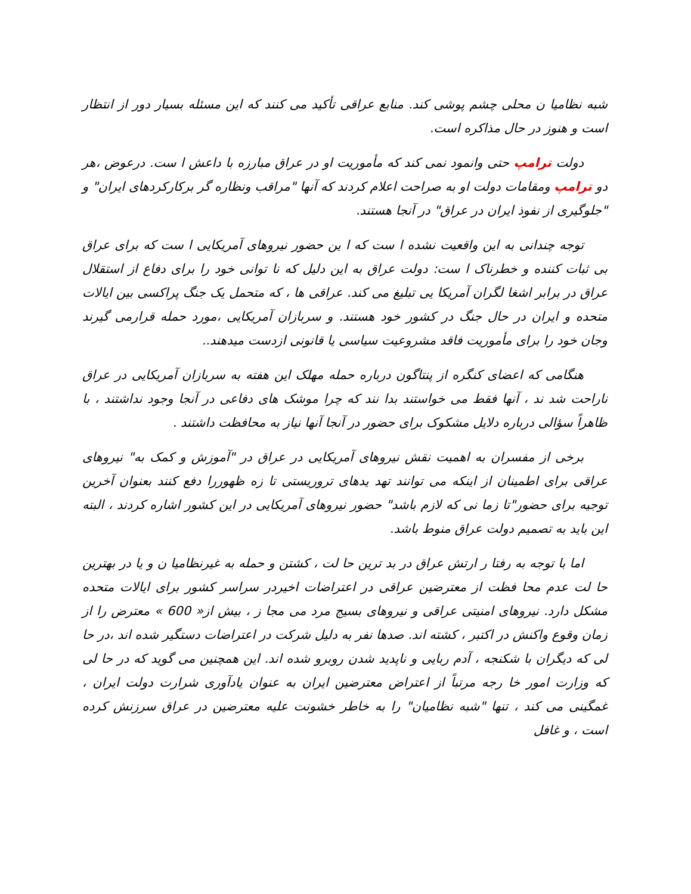شبه نظامیا ن محلی چشم پوشی کند. منابع عراقی تأکید می کنند که این مسئله بسیار دور از انتظار است و هنوز در حال مذاکره است.
دولت ترامپ حتی وانمود نمی کند که مأموریت او در عراق مبارزه با داعش ا ست. درعوض ،هر دو ترامپ ومقامات دولت او به صراحت اعلام کردند که آنها "مراقب ونظاره گر برکارکردهای ایران" و "جلوگیری از نفوذ ایران در عراق" در آنجا هستند.
توجه چندانی به این واقعیت نشده ا ست که ا ین حضور نیروهای آمریکایی ا ست که برای عراق بی ثبات کننده و خطرناک ا ست: دولت عراق به این دلیل که نا توانی خود را برای دفاع از استقلال عراق در برابر اشغا لگران آمریکا یی تبلیغ می کند. عراقی ها ، که متحمل یک جنگ پراکسی بین ایالات متحده و ایران در حال جنگ در کشور خود هستند. و سربازان آمریکایی ،مورد حمله قرارمی گیرند وجان خود را برای مأموریت فاقد مشروعیت سیاسی یا قانونی ازدست میدهند..
هنگامی که اعضای کنگره از پنتاگون درباره حمله مهلک این هفته به سربازان آمریکایی در عراق ناراحت شد ند ، آنها فقط می خواستند بدا نند که چرا موشک های دفاعی در آنجا وجود نداشتند ، با ظاهراً سؤالی درباره دلایل مشکوک برای حضور در آنجا آنها نیاز به محافظت داشتند .
برخی از مفسران به اهمیت نقش نیروهای آمریکایی در عراق در "آموزش و کمک به" نیروهای عراقی برای اطمینان از اینکه می توانند تهد یدهای تروریستی تا زه ظهوررا دفع کنند بعنوان آخرین توجیه برای حضور"تا زما نی که لازم باشد" حضور نیروهای آمریکایی در این کشور اشاره کردند ، البته این باید به تصمیم دولت عراق منوط باشد.
اما با توجه به رفتا ر ارتش عراق در بد ترین حا لت ، کشتن و حمله به غیرنظامیا ن و یا در بهترین حا لت عدم محا فظت از معترضین عراقی در اعتراضات اخیردر سراسر کشور برای ایالات متحده مشکل دارد. نیروهای امنیتی عراقی و نیروهای بسیج مرد می مجا ز ، بیش از« 600 » معترض را از زمان وقوع واکنش در اکتبر ، کشته اند. صدها نفر به دلیل شرکت در اعتراضات دستگیر شده اند ،در حا لی که دیگران با شکنجه ، آدم ربایی و ناپدید شدن روبرو شده اند. این همچنین می گوید که در حا لی که وزارت امور خا رجه مرتباً از اعتراض معترضین ایران به عنوان یادآوری شرارت دولت ایران ، غمگینی می کند ، تنها "شبه نظامیان" را به خاطر خشونت علیه معترضین در عراق سرزنش کرده است ، و غافل